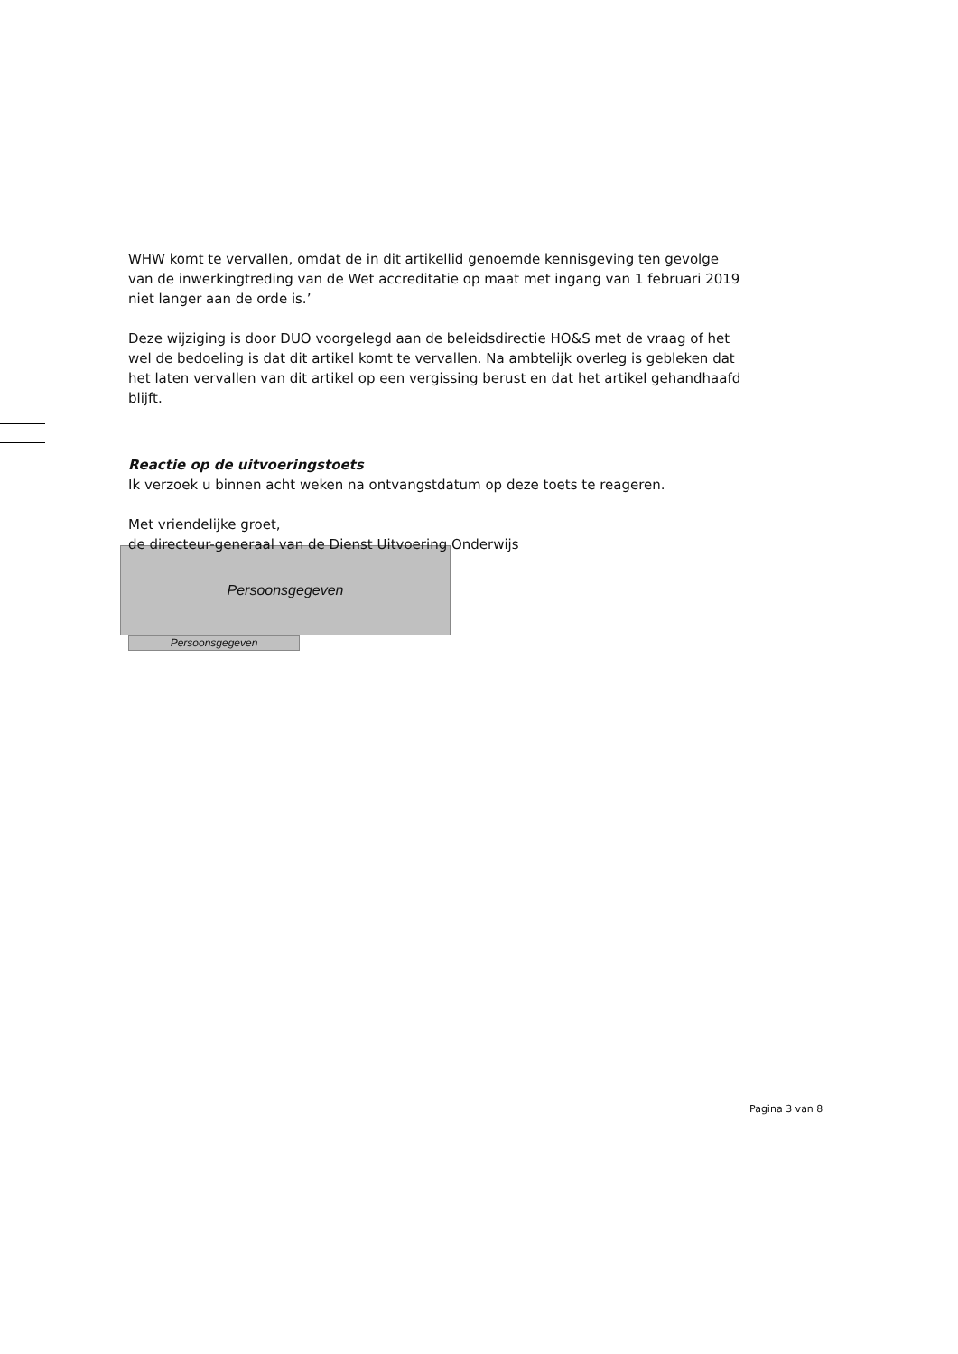WHW komt te vervallen, omdat de in dit artikellid genoemde kennisgeving ten gevolge van de inwerkingtreding van de Wet accreditatie op maat met ingang van 1 februari 2019 niet langer aan de orde is.’
Deze wijziging is door DUO voorgelegd aan de beleidsdirectie HO&S met de vraag of het wel de bedoeling is dat dit artikel komt te vervallen. Na ambtelijk overleg is gebleken dat het laten vervallen van dit artikel op een vergissing berust en dat het artikel gehandhaafd blijft.
Reactie op de uitvoeringstoets
Ik verzoek u binnen acht weken na ontvangstdatum op deze toets te reageren.
Met vriendelijke groet,
de directeur-generaal van de Dienst Uitvoering Onderwijs
Persoonsgegeven
Persoonsgegeven
Pagina 3 van 8